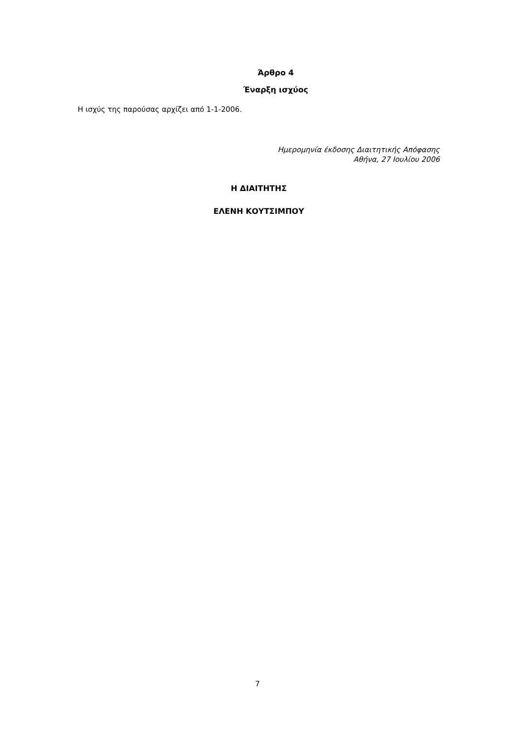Άρθρο 4
Έναρξη ισχύος
Η ισχύς της παρούσας αρχίζει από 1-1-2006.
Ημερομηνία έκδοσης Διαιτητικής Απόφασης
Αθήνα, 27 Ιουλίου 2006
Η ΔΙΑΙΤΗΤΗΣ
ΕΛΕΝΗ ΚΟΥΤΣΙΜΠΟΥ
7